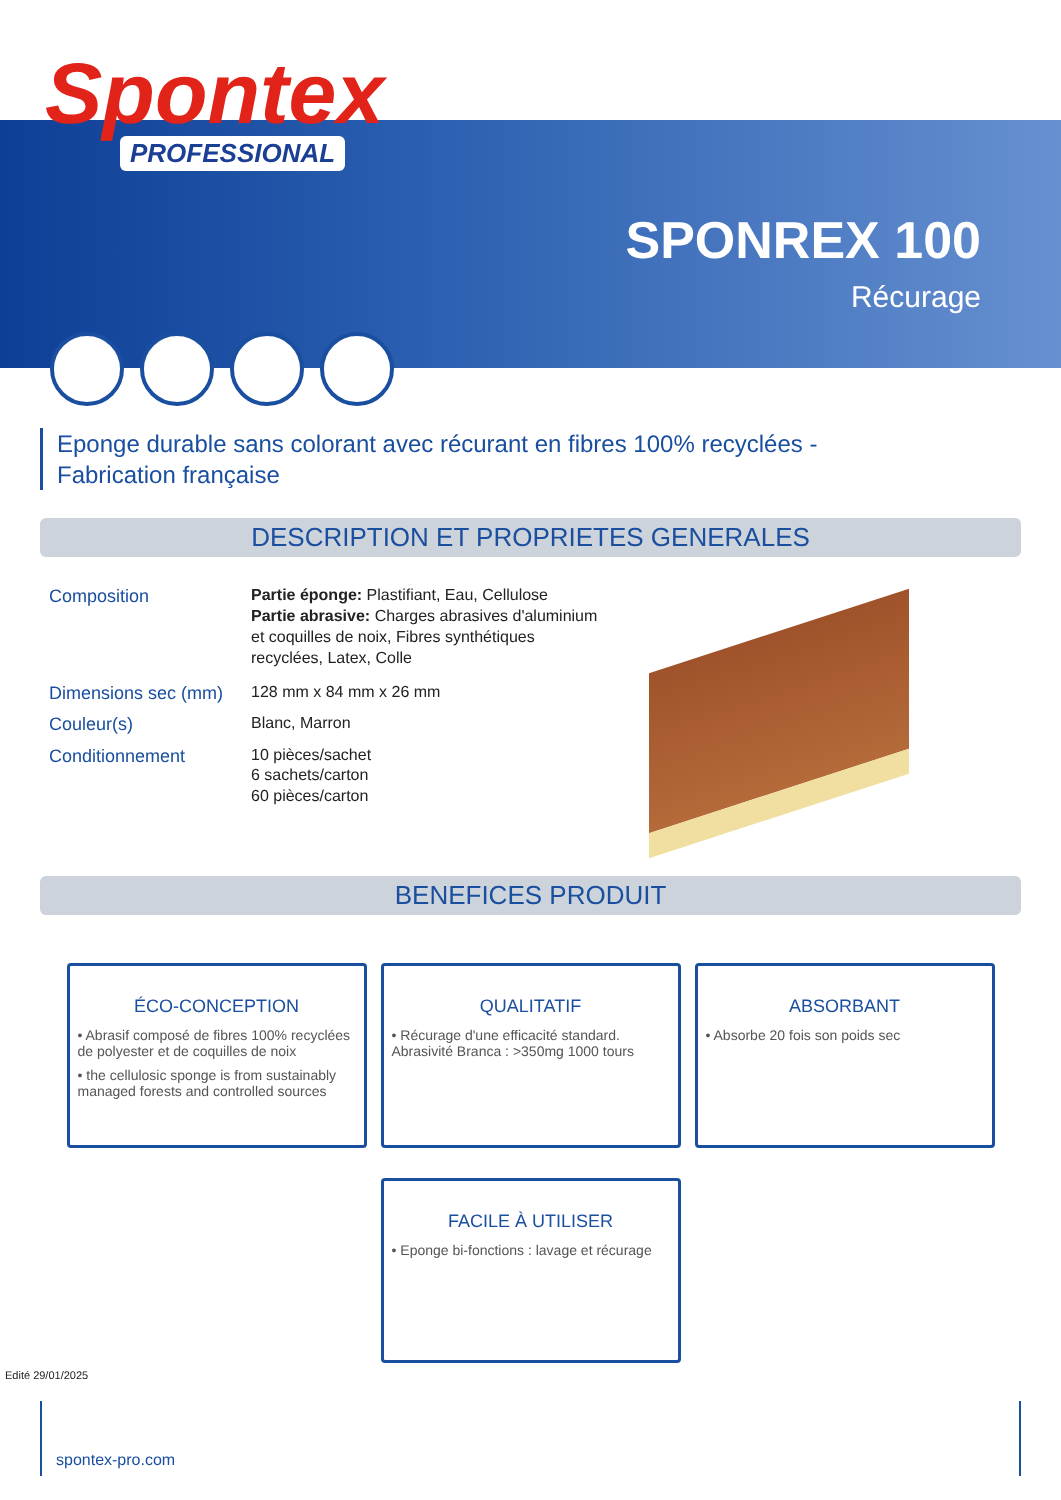Spontex
PROFESSIONAL
SPONREX 100
Récurage
Eponge durable sans colorant avec récurant en fibres 100% recyclées -
Fabrication française
DESCRIPTION ET PROPRIETES GENERALES
| Composition | Partie éponge: Plastifiant, Eau, Cellulose Partie abrasive: Charges abrasives d'aluminium et coquilles de noix, Fibres synthétiques recyclées, Latex, Colle |
| Dimensions sec (mm) | 128 mm x 84 mm x 26 mm |
| Couleur(s) | Blanc, Marron |
| Conditionnement | 10 pièces/sachet 6 sachets/carton 60 pièces/carton |
BENEFICES PRODUIT
ÉCO-CONCEPTION
• Abrasif composé de fibres 100% recyclées de polyester et de coquilles de noix
• the cellulosic sponge is from sustainably managed forests and controlled sources
QUALITATIF
• Récurage d'une efficacité standard. Abrasivité Branca : >350mg 1000 tours
ABSORBANT
• Absorbe 20 fois son poids sec
FACILE À UTILISER
• Eponge bi-fonctions : lavage et récurage
Edité 29/01/2025
spontex-pro.com